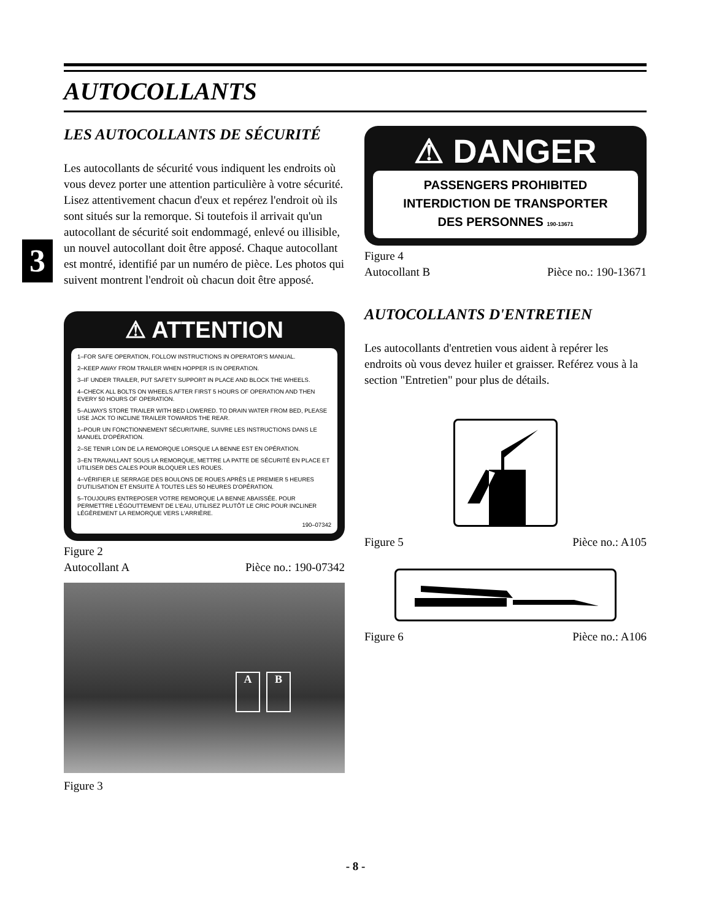AUTOCOLLANTS
3
LES AUTOCOLLANTS DE SÉCURITÉ
Les autocollants de sécurité vous indiquent les endroits où vous devez porter une attention particulière à votre sécurité. Lisez attentivement chacun d'eux et repérez l'endroit où ils sont situés sur la remorque. Si toutefois il arrivait qu'un autocollant de sécurité soit endommagé, enlevé ou illisible, un nouvel autocollant doit être apposé. Chaque autocollant est montré, identifié par un numéro de pièce. Les photos qui suivent montrent l'endroit où chacun doit être apposé.
⚠ ATTENTION
1–FOR SAFE OPERATION, FOLLOW INSTRUCTIONS IN OPERATOR'S MANUAL.
2–KEEP AWAY FROM TRAILER WHEN HOPPER IS IN OPERATION.
3–IF UNDER TRAILER, PUT SAFETY SUPPORT IN PLACE AND BLOCK THE WHEELS.
4–CHECK ALL BOLTS ON WHEELS AFTER FIRST 5 HOURS OF OPERATION AND THEN EVERY 50 HOURS OF OPERATION.
5–ALWAYS STORE TRAILER WITH BED LOWERED. TO DRAIN WATER FROM BED, PLEASE USE JACK TO INCLINE TRAILER TOWARDS THE REAR.
1–POUR UN FONCTIONNEMENT SÉCURITAIRE, SUIVRE LES INSTRUCTIONS DANS LE MANUEL D'OPÉRATION.
2–SE TENIR LOIN DE LA REMORQUE LORSQUE LA BENNE EST EN OPÉRATION.
3–EN TRAVAILLANT SOUS LA REMORQUE, METTRE LA PATTE DE SÉCURITÉ EN PLACE ET UTILISER DES CALES POUR BLOQUER LES ROUES.
4–VÉRIFIER LE SERRAGE DES BOULONS DE ROUES APRÈS LE PREMIER 5 HEURES D'UTILISATION ET ENSUITE À TOUTES LES 50 HEURES D'OPÉRATION.
5–TOUJOURS ENTREPOSER VOTRE REMORQUE LA BENNE ABAISSÉE. POUR PERMETTRE L'ÉGOUTTEMENT DE L'EAU, UTILISEZ PLUTÔT LE CRIC POUR INCLINER LÉGÈREMENT LA REMORQUE VERS L'ARRIÈRE.
190–07342
Figure 2
Autocollant A Pièce no.: 190-07342
A B
Figure 3
⚠ DANGER
PASSENGERS PROHIBITED
INTERDICTION DE TRANSPORTER
DES PERSONNES 190-13671
Figure 4
Autocollant B Pièce no.: 190-13671
AUTOCOLLANTS D'ENTRETIEN
Les autocollants d'entretien vous aident à repérer les endroits où vous devez huiler et graisser. Reférez vous à la section "Entretien" pour plus de détails.
Figure 5 Pièce no.: A105
Figure 6 Pièce no.: A106
- 8 -